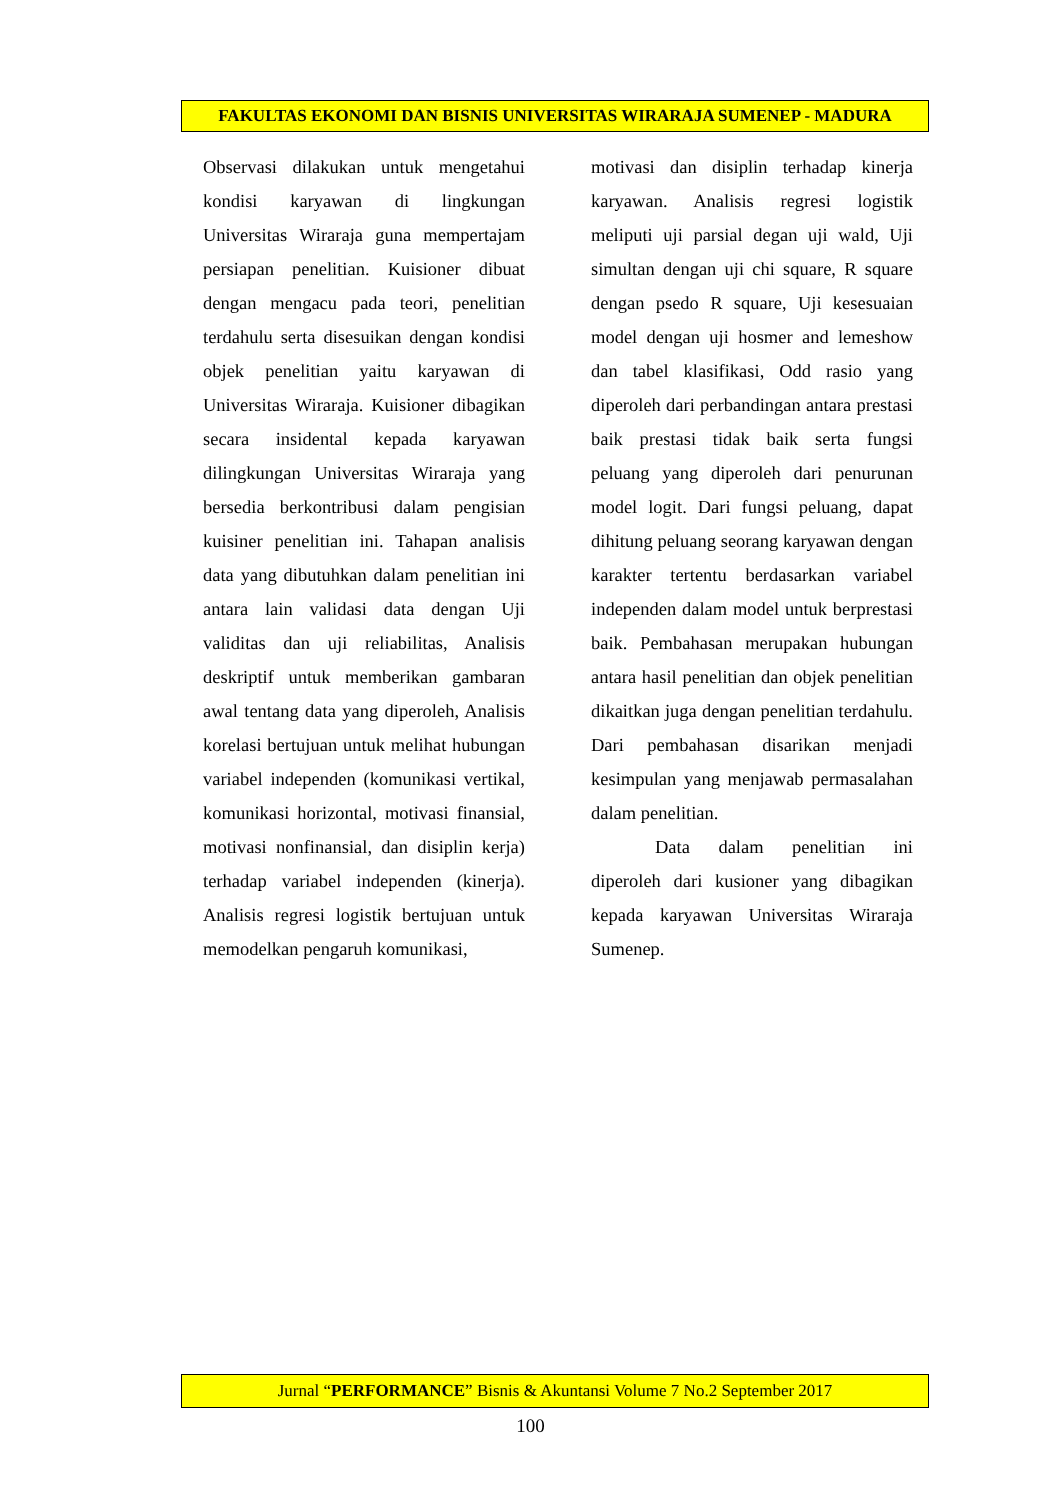FAKULTAS EKONOMI DAN BISNIS UNIVERSITAS WIRARAJA SUMENEP - MADURA
Observasi dilakukan untuk mengetahui kondisi karyawan di lingkungan Universitas Wiraraja guna mempertajam persiapan penelitian. Kuisioner dibuat dengan mengacu pada teori, penelitian terdahulu serta disesuikan dengan kondisi objek penelitian yaitu karyawan di Universitas Wiraraja. Kuisioner dibagikan secara insidental kepada karyawan dilingkungan Universitas Wiraraja yang bersedia berkontribusi dalam pengisian kuisiner penelitian ini. Tahapan analisis data yang dibutuhkan dalam penelitian ini antara lain validasi data dengan Uji validitas dan uji reliabilitas, Analisis deskriptif untuk memberikan gambaran awal tentang data yang diperoleh, Analisis korelasi bertujuan untuk melihat hubungan variabel independen (komunikasi vertikal, komunikasi horizontal, motivasi finansial, motivasi nonfinansial, dan disiplin kerja) terhadap variabel independen (kinerja). Analisis regresi logistik bertujuan untuk memodelkan pengaruh komunikasi,
motivasi dan disiplin terhadap kinerja karyawan. Analisis regresi logistik meliputi uji parsial degan uji wald, Uji simultan dengan uji chi square, R square dengan psedo R square, Uji kesesuaian model dengan uji hosmer and lemeshow dan tabel klasifikasi, Odd rasio yang diperoleh dari perbandingan antara prestasi baik prestasi tidak baik serta fungsi peluang yang diperoleh dari penurunan model logit. Dari fungsi peluang, dapat dihitung peluang seorang karyawan dengan karakter tertentu berdasarkan variabel independen dalam model untuk berprestasi baik. Pembahasan merupakan hubungan antara hasil penelitian dan objek penelitian dikaitkan juga dengan penelitian terdahulu. Dari pembahasan disarikan menjadi kesimpulan yang menjawab permasalahan dalam penelitian.
Data dalam penelitian ini diperoleh dari kusioner yang dibagikan kepada karyawan Universitas Wiraraja Sumenep.
Jurnal “PERFORMANCE” Bisnis & Akuntansi Volume 7 No.2 September 2017
100